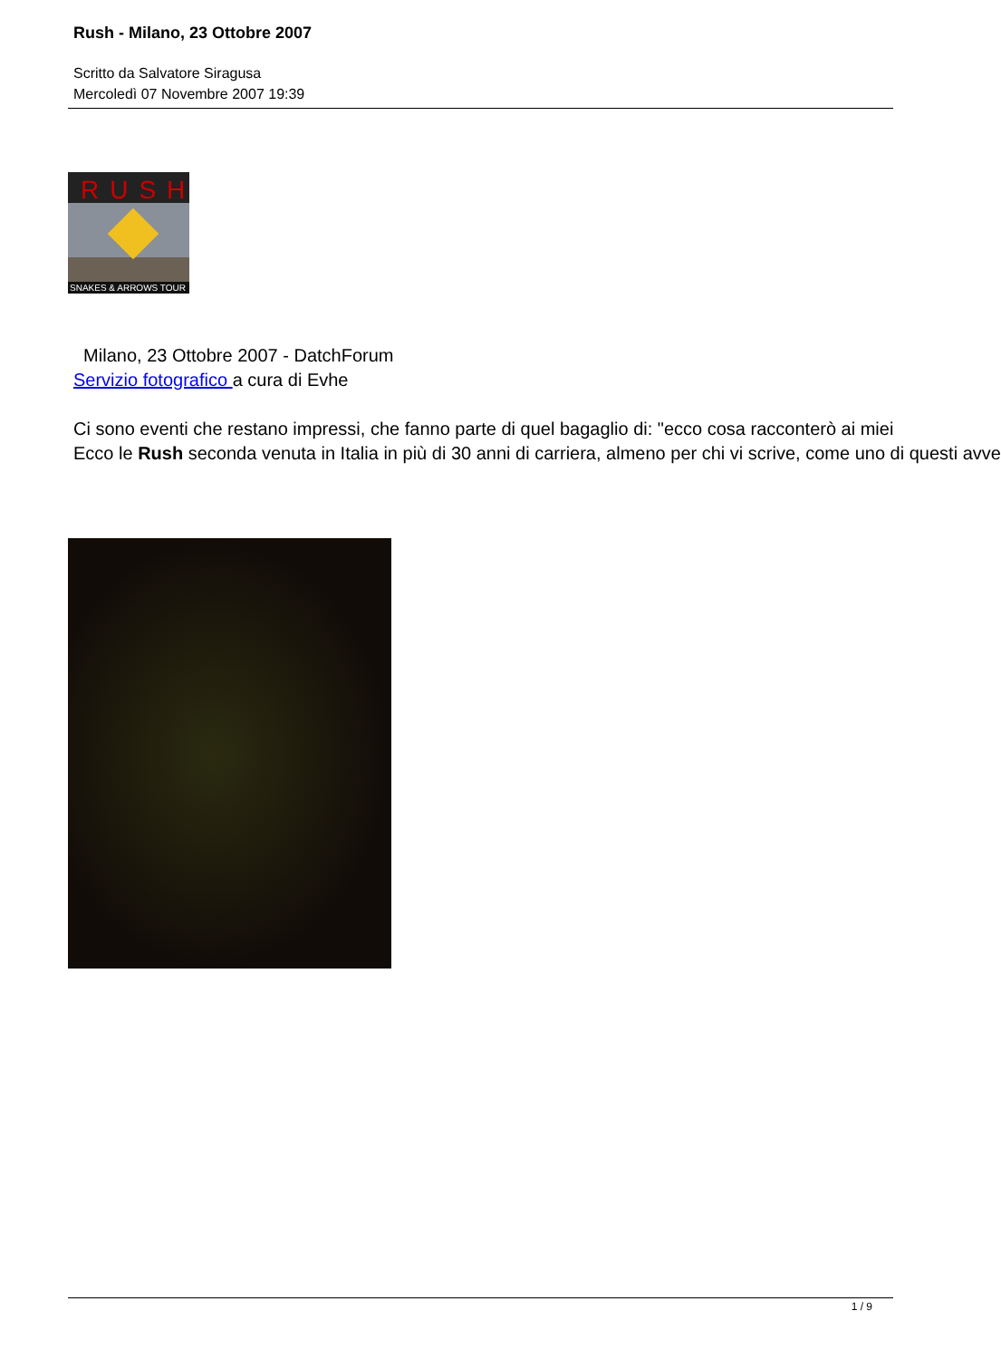Rush - Milano, 23 Ottobre 2007
Scritto da Salvatore Siragusa
Mercoledì 07 Novembre 2007 19:39
RUSH
SNAKES & ARROWS TOUR
Milano, 23 Ottobre 2007 - DatchForum
Servizio fotografico a cura di Evhe
Ci sono eventi che restano impressi, che fanno parte di quel bagaglio di: "ecco cosa racconterò ai miei
Ecco le Rush seconda venuta in Italia in più di 30 anni di carriera, almeno per chi vi scrive, come uno di questi avve
1 / 9